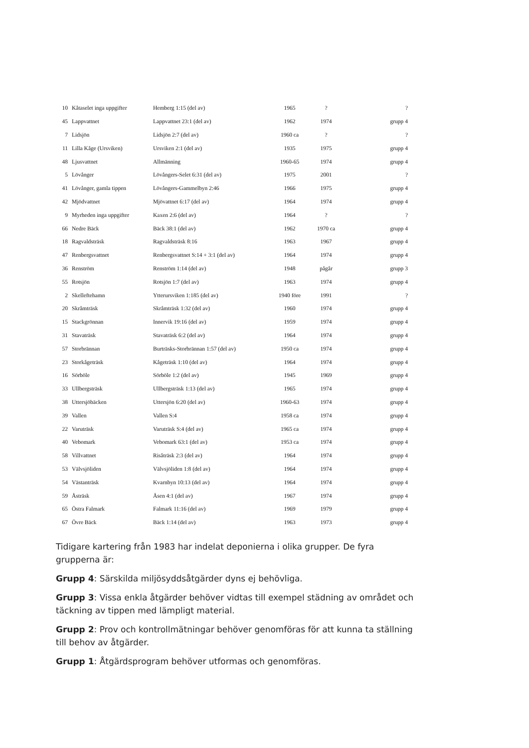| 10 | Kåtaselet inga uppgifter | Hemberg 1:15 (del av) | 1965 | ? | ? |
| 45 | Lappvattnet | Lappvattnet 23:1 (del av) | 1962 | 1974 | grupp 4 |
| 7 | Lidsjön | Lidsjön 2:7 (del av) | 1960 ca | ? | ? |
| 11 | Lilla Kåge (Ursviken) | Ursviken 2:1 (del av) | 1935 | 1975 | grupp 4 |
| 48 | Ljusvattnet | Allmänning | 1960-65 | 1974 | grupp 4 |
| 5 | Lövånger | Lövångers-Selet 6:31 (del av) | 1975 | 2001 | ? |
| 41 | Lövånger, gamla tippen | Lövångers-Gammelbyn 2:46 | 1966 | 1975 | grupp 4 |
| 42 | Mjödvattnet | Mjövattnet 6:17 (del av) | 1964 | 1974 | grupp 4 |
| 9 | Myrheden inga uppgifter | Kaxen 2:6 (del av) | 1964 | ? | ? |
| 66 | Nedre Bäck | Bäck 38:1 (del av) | 1962 | 1970 ca | grupp 4 |
| 18 | Ragvaldsträsk | Ragvaldsträsk 8:16 | 1963 | 1967 | grupp 4 |
| 47 | Renbergsvattnet | Renbergsvattnet S:14 + 3:1 (del av) | 1964 | 1974 | grupp 4 |
| 36 | Renström | Renström 1:14 (del av) | 1948 | pågår | grupp 3 |
| 55 | Rotsjön | Rotsjön 1:7 (del av) | 1963 | 1974 | grupp 4 |
| 2 | Skelleftehamn | Ytterursviken 1:185 (del av) | 1940 före | 1991 | ? |
| 20 | Skråmträsk | Skråmträsk 1:32 (del av) | 1960 | 1974 | grupp 4 |
| 15 | Stackgrönnan | Innervik 19:16 (del av) | 1959 | 1974 | grupp 4 |
| 31 | Stavaträsk | Stavaträsk 6:2 (del av) | 1964 | 1974 | grupp 4 |
| 57 | Storbrännan | Burträsks-Storbrännan 1:57 (del av) | 1950 ca | 1974 | grupp 4 |
| 23 | Storkågeträsk | Kågeträsk 1:10 (del av) | 1964 | 1974 | grupp 4 |
| 16 | Sörböle | Sörböle 1:2 (del av) | 1945 | 1969 | grupp 4 |
| 33 | Ullbergsträsk | Ullbergsträsk 1:13 (del av) | 1965 | 1974 | grupp 4 |
| 38 | Uttersjöbäcken | Uttersjön 6:20 (del av) | 1960-63 | 1974 | grupp 4 |
| 39 | Vallen | Vallen S:4 | 1958 ca | 1974 | grupp 4 |
| 22 | Varuträsk | Varuträsk S:4 (del av) | 1965 ca | 1974 | grupp 4 |
| 40 | Vebomark | Vebomark 63:1 (del av) | 1953 ca | 1974 | grupp 4 |
| 58 | Villvattnet | Risåträsk 2:3 (del av) | 1964 | 1974 | grupp 4 |
| 53 | Välvsjöliden | Välvsjöliden 1:8 (del av) | 1964 | 1974 | grupp 4 |
| 54 | Västanträsk | Kvarnbyn 10:13 (del av) | 1964 | 1974 | grupp 4 |
| 59 | Åsträsk | Åsen 4:1 (del av) | 1967 | 1974 | grupp 4 |
| 65 | Östra Falmark | Falmark 11:16 (del av) | 1969 | 1979 | grupp 4 |
| 67 | Övre Bäck | Bäck 1:14 (del av) | 1963 | 1973 | grupp 4 |
Tidigare kartering från 1983 har indelat deponierna i olika grupper. De fyra grupperna är:
Grupp 4: Särskilda miljösyddsåtgärder dyns ej behövliga.
Grupp 3: Vissa enkla åtgärder behöver vidtas till exempel städning av området och täckning av tippen med lämpligt material.
Grupp 2: Prov och kontrollmätningar behöver genomföras för att kunna ta ställning till behov av åtgärder.
Grupp 1: Åtgärdsprogram behöver utformas och genomföras.